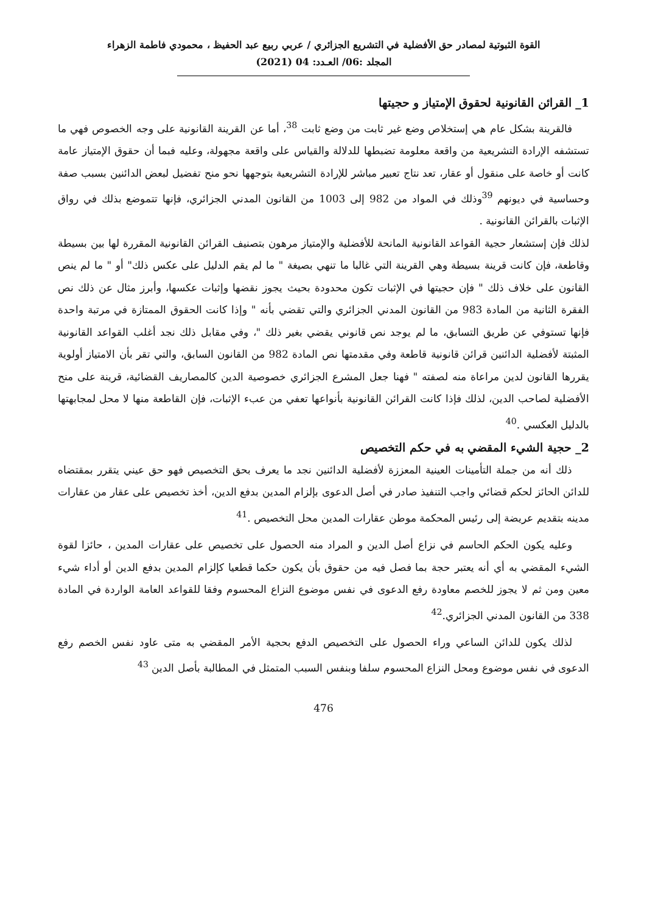القوة الثبوتية لمصادر حق الأفضلية في التشريع الجزائري / عربي ربيع عبد الحفيظ ، محمودي فاطمة الزهراء
المجلد :06/ العـدد: 04 (2021)
1_ القرائن القانونية لحقوق الإمتياز و حجيتها
فالقرينة بشكل عام هي إستخلاص وضع غير ثابت من وضع ثابت <sup>38</sup>، أما عن القرينة القانونية على وجه الخصوص فهي ما تستشفه الإرادة التشريعية من واقعة معلومة تضبطها للدلالة والقياس على واقعة مجهولة، وعليه فبما أن حقوق الإمتياز عامة كانت أو خاصة على منقول أو عقار، تعد نتاج تعبير مباشر للإرادة التشريعية بتوجهها نحو منح تفضيل لبعض الدائنين بسبب صفة وحساسية في ديونهم <sup>39</sup>وذلك في المواد من 982 إلى 1003 من القانون المدني الجزائري، فإنها تتموضع بذلك في رواق الإثبات بالقرائن القانونية .
لذلك فإن إستشعار حجية القواعد القانونية المانحة للأفضلية والإمتياز مرهون بتصنيف القرائن القانونية المقررة لها بين بسيطة وقاطعة، فإن كانت قرينة بسيطة وهي القرينة التي غالبا ما تنهي بصيغة " ما لم يقم الدليل على عكس ذلك" أو " ما لم ينص القانون على خلاف ذلك " فإن حجيتها في الإثبات تكون محدودة بحيث يجوز نقضها وإثبات عكسها، وأبرز مثال عن ذلك نص الفقرة الثانية من المادة 983 من القانون المدني الجزائري والتي تقضي بأنه " وإذا كانت الحقوق الممتازة في مرتبة واحدة فإنها تستوفي عن طريق التسابق، ما لم يوجد نص قانوني يقضي بغير ذلك "، وفي مقابل ذلك نجد أغلب القواعد القانونية المثبتة لأفضلية الدائنين قرائن قانونية قاطعة وفي مقدمتها نص المادة 982 من القانون السابق، والتي تقر بأن الامتياز أولوية يقررها القانون لدين مراعاة منه لصفته " فهنا جعل المشرع الجزائري خصوصية الدين كالمصاريف القضائية، قرينة على منح الأفضلية لصاحب الدين، لذلك فإذا كانت القرائن القانونية بأنواعها تعفي من عبء الإثبات، فإن القاطعة منها لا محل لمجابهتها بالدليل العكسي .<sup>40</sup>
2_ حجية الشيء المقضي به في حكم التخصيص
ذلك أنه من جملة التأمينات العينية المعززة لأفضلية الدائنين نجد ما يعرف بحق التخصيص فهو حق عيني يتقرر بمقتضاه للدائن الحائز لحكم قضائي واجب التنفيذ صادر في أصل الدعوى بإلزام المدين بدفع الدين، أخذ تخصيص على عقار من عقارات مدينه بتقديم عريضة إلى رئيس المحكمة موطن عقارات المدين محل التخصيص .<sup>41</sup>
وعليه يكون الحكم الحاسم في نزاع أصل الدين و المراد منه الحصول على تخصيص على عقارات المدين ، حائزا لقوة الشيء المقضي به أي أنه يعتبر حجة بما فصل فيه من حقوق بأن يكون حكما قطعيا كإلزام المدين بدفع الدين أو أداء شيء معين ومن ثم لا يجوز للخصم معاودة رفع الدعوى في نفس موضوع النزاع المحسوم وفقا للقواعد العامة الواردة في المادة 338 من القانون المدني الجزائري.<sup>42</sup>
لذلك يكون للدائن الساعي وراء الحصول على التخصيص الدفع بحجية الأمر المقضي به متى عاود نفس الخصم رفع الدعوى في نفس موضوع ومحل النزاع المحسوم سلفا وبنفس السبب المتمثل في المطالبة بأصل الدين <sup>43</sup>
476